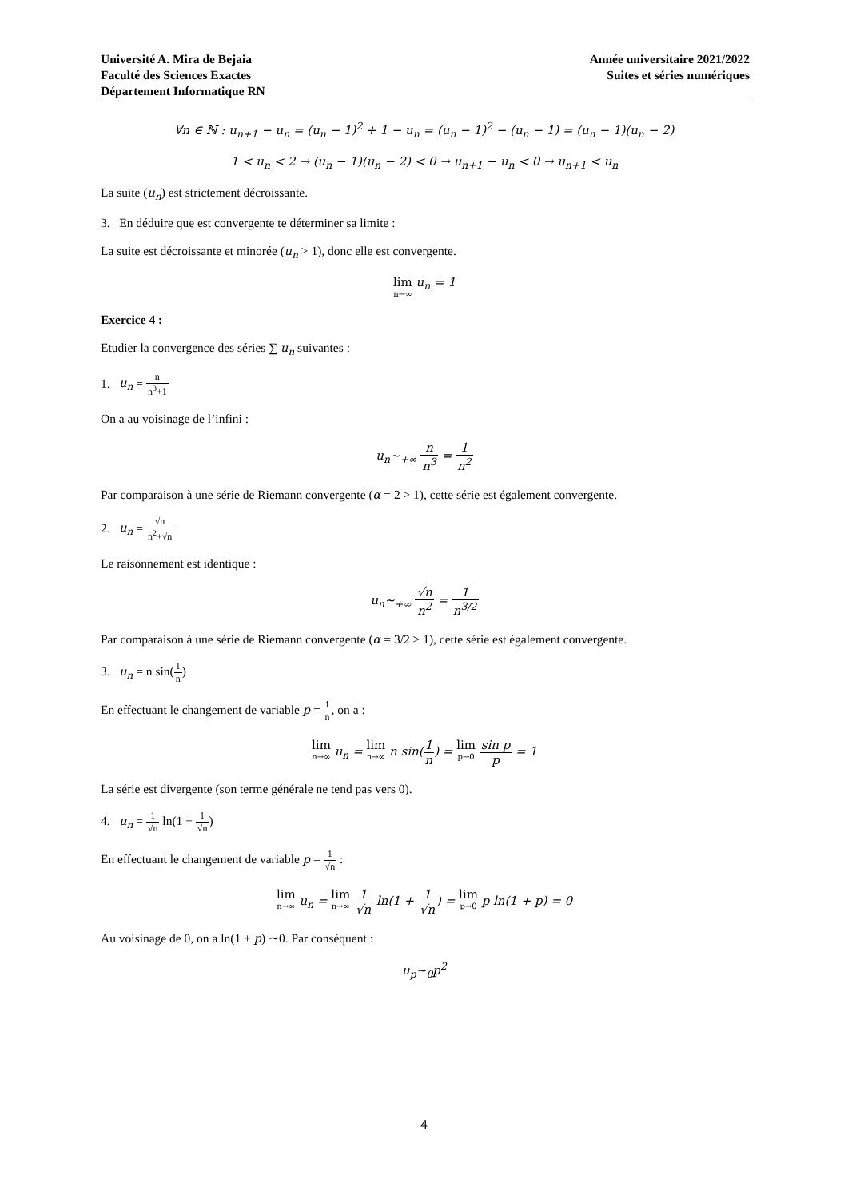Université A. Mira de Bejaia
Faculté des Sciences Exactes
Département Informatique RN
Année universitaire 2021/2022
Suites et séries numériques
∀n ∈ ℕ : u<sub>n+1</sub> − u<sub>n</sub> = (u<sub>n</sub> − 1)<sup>2</sup> + 1 − u<sub>n</sub> = (u<sub>n</sub> − 1)<sup>2</sup> − (u<sub>n</sub> − 1) = (u<sub>n</sub> − 1)(u<sub>n</sub> − 2)
1 < u<sub>n</sub> < 2 → (u<sub>n</sub> − 1)(u<sub>n</sub> − 2) < 0 → u<sub>n+1</sub> − u<sub>n</sub> < 0 → u<sub>n+1</sub> < u<sub>n</sub>
La suite (u<sub>n</sub>) est strictement décroissante.
3. En déduire que est convergente te déterminer sa limite :
La suite est décroissante et minorée (u<sub>n</sub> > 1), donc elle est convergente.
lim n→∞ u<sub>n</sub> = 1
Exercice 4 :
Etudier la convergence des séries ∑ u<sub>n</sub> suivantes :
1. u<sub>n</sub> = n n<sup>3</sup>+1
On a au voisinage de l’infini :
u<sub>n</sub>∼<sub>+∞</sub> n n<sup>3</sup> = 1 n<sup>2</sup>
Par comparaison à une série de Riemann convergente (α = 2 > 1), cette série est également convergente.
2. u<sub>n</sub> = √n n<sup>2</sup>+√n
Le raisonnement est identique :
u<sub>n</sub>∼<sub>+∞</sub> √n n<sup>2</sup> = 1 n<sup>3/2</sup>
Par comparaison à une série de Riemann convergente (α = 3/2 > 1), cette série est également convergente.
3. u<sub>n</sub> = n sin(1 n)
En effectuant le changement de variable p = 1 n, on a :
lim n→∞ u<sub>n</sub> = lim n→∞ n sin(1 n) = lim p→0 sin p p = 1
La série est divergente (son terme générale ne tend pas vers 0).
4. u<sub>n</sub> = 1 √n ln(1 + 1 √n)
En effectuant le changement de variable p = 1 √n :
lim n→∞ u<sub>n</sub> = lim n→∞ 1 √n ln(1 + 1 √n) = lim p→0 p ln(1 + p) = 0
Au voisinage de 0, on a ln(1 + p) ∼0. Par conséquent :
u<sub>p</sub>∼<sub>0</sub>p<sup>2</sup>
4